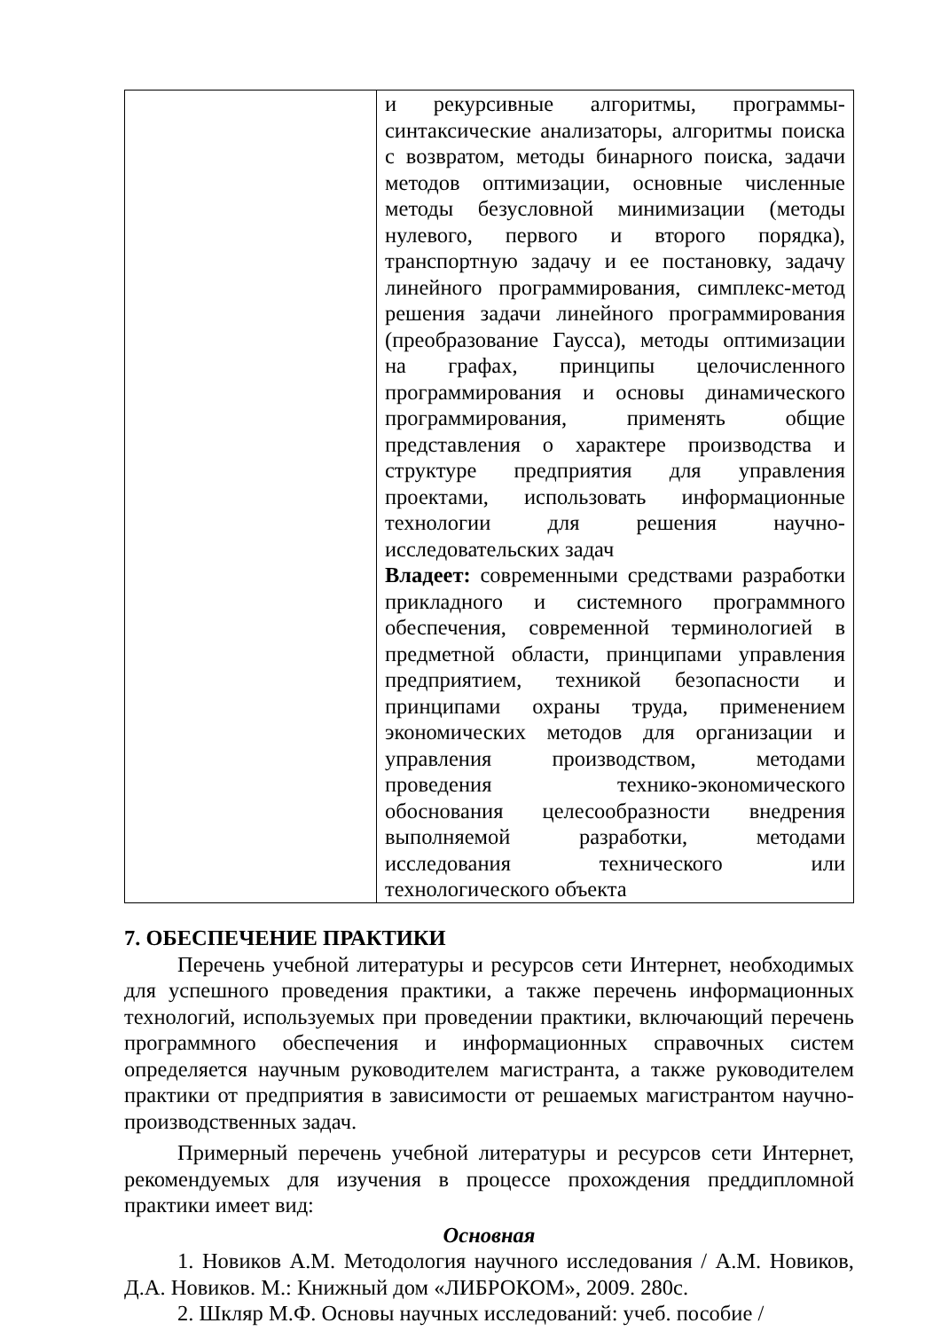| | и рекурсивные алгоритмы, программы-синтаксические анализаторы, алгоритмы поиска с возвратом, методы бинарного поиска, задачи методов оптимизации, основные численные методы безусловной минимизации (методы нулевого, первого и второго порядка), транспортную задачу и ее постановку, задачу линейного программирования, симплекс-метод решения задачи линейного программирования (преобразование Гаусса), методы оптимизации на графах, принципы целочисленного программирования и основы динамического программирования, применять общие представления о характере производства и структуре предприятия для управления проектами, использовать информационные технологии для решения научно-исследовательских задач Владеет: современными средствами разработки прикладного и системного программного обеспечения, современной терминологией в предметной области, принципами управления предприятием, техникой безопасности и принципами охраны труда, применением экономических методов для организации и управления производством, методами проведения технико-экономического обоснования целесообразности внедрения выполняемой разработки, методами исследования технического или технологического объекта |
7. ОБЕСПЕЧЕНИЕ ПРАКТИКИ
Перечень учебной литературы и ресурсов сети Интернет, необходимых для успешного проведения практики, а также перечень информационных технологий, используемых при проведении практики, включающий перечень программного обеспечения и информационных справочных систем определяется научным руководителем магистранта, а также руководителем практики от предприятия в зависимости от решаемых магистрантом научно-производственных задач.
Примерный перечень учебной литературы и ресурсов сети Интернет, рекомендуемых для изучения в процессе прохождения преддипломной практики имеет вид:
Основная
1. Новиков А.М. Методология научного исследования / А.М. Новиков, Д.А. Новиков. М.: Книжный дом «ЛИБРОКОМ», 2009. 280с.
2. Шкляр М.Ф. Основы научных исследований: учеб. пособие /